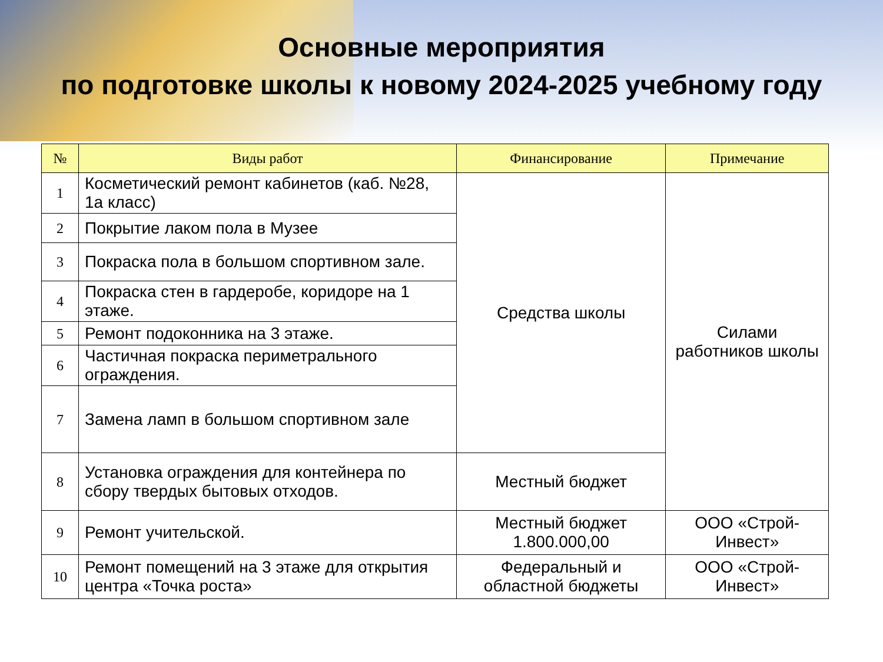Основные мероприятия
по подготовке школы к новому 2024-2025 учебному году
| № | Виды работ | Финансирование | Примечание |
| --- | --- | --- | --- |
| 1 | Косметический ремонт кабинетов (каб. №28, 1а класс) | Средства школы | Силами работников школы |
| 2 | Покрытие лаком пола в Музее | | |
| 3 | Покраска пола в большом спортивном зале. | | |
| 4 | Покраска стен в гардеробе, коридоре на 1 этаже. | | |
| 5 | Ремонт подоконника на 3 этаже. | | |
| 6 | Частичная покраска периметрального ограждения. | | |
| 7 | Замена ламп в большом спортивном зале | | |
| 8 | Установка ограждения для контейнера по сбору твердых бытовых отходов. | Местный бюджет | |
| 9 | Ремонт учительской. | Местный бюджет 1.800.000,00 | ООО «Строй-Инвест» |
| 10 | Ремонт помещений на 3 этаже для открытия центра «Точка роста» | Федеральный и областной бюджеты | ООО «Строй-Инвест» |